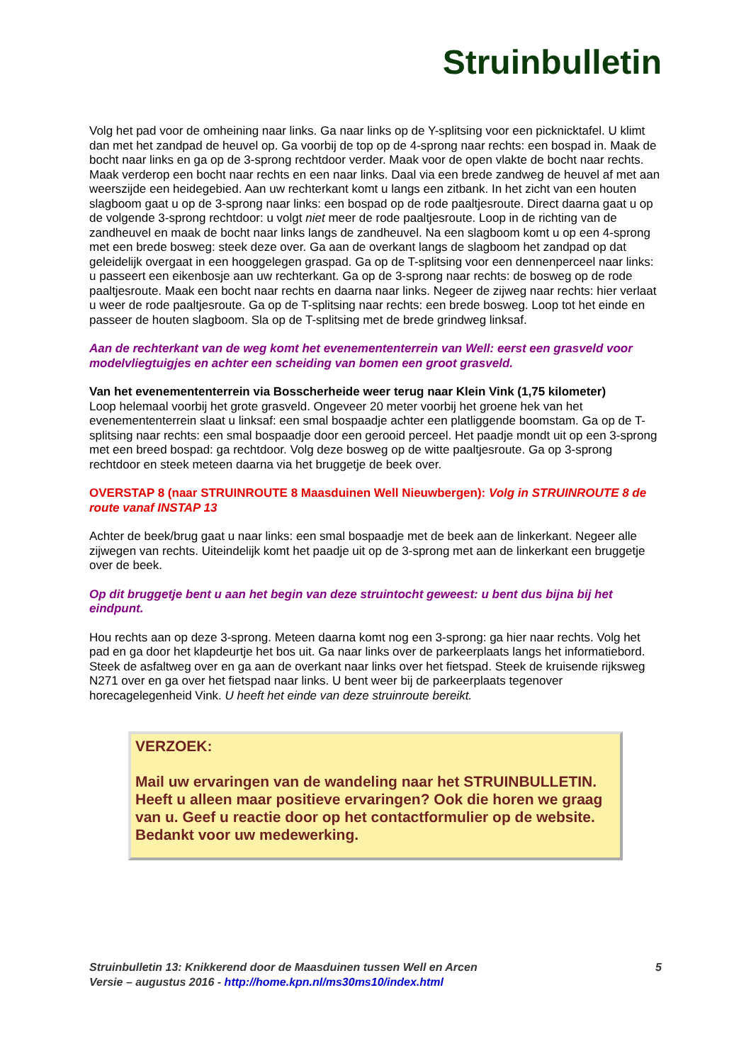Struinbulletin
Volg het pad voor de omheining naar links. Ga naar links op de Y-splitsing voor een picknicktafel. U klimt dan met het zandpad de heuvel op. Ga voorbij de top op de 4-sprong naar rechts: een bospad in. Maak de bocht naar links en ga op de 3-sprong rechtdoor verder. Maak voor de open vlakte de bocht naar rechts. Maak verderop een bocht naar rechts en een naar links. Daal via een brede zandweg de heuvel af met aan weerszijde een heidegebied. Aan uw rechterkant komt u langs een zitbank. In het zicht van een houten slagboom gaat u op de 3-sprong naar links: een bospad op de rode paaltjesroute. Direct daarna gaat u op de volgende 3-sprong rechtdoor: u volgt niet meer de rode paaltjesroute. Loop in de richting van de zandheuvel en maak de bocht naar links langs de zandheuvel. Na een slagboom komt u op een 4-sprong met een brede bosweg: steek deze over. Ga aan de overkant langs de slagboom het zandpad op dat geleidelijk overgaat in een hooggelegen graspad. Ga op de T-splitsing voor een dennenperceel naar links: u passeert een eikenbosje aan uw rechterkant. Ga op de 3-sprong naar rechts: de bosweg op de rode paaltjesroute. Maak een bocht naar rechts en daarna naar links. Negeer de zijweg naar rechts: hier verlaat u weer de rode paaltjesroute. Ga op de T-splitsing naar rechts: een brede bosweg. Loop tot het einde en passeer de houten slagboom. Sla op de T-splitsing met de brede grindweg linksaf.
Aan de rechterkant van de weg komt het evenemententerrein van Well: eerst een grasveld voor modelvliegtuigjes en achter een scheiding van bomen een groot grasveld.
Van het evenemententerrein via Bosscherheide weer terug naar Klein Vink (1,75 kilometer)
Loop helemaal voorbij het grote grasveld. Ongeveer 20 meter voorbij het groene hek van het evenemententerrein slaat u linksaf: een smal bospaadje achter een platliggende boomstam. Ga op de T-splitsing naar rechts: een smal bospaadje door een gerooid perceel. Het paadje mondt uit op een 3-sprong met een breed bospad: ga rechtdoor. Volg deze bosweg op de witte paaltjesroute. Ga op 3-sprong rechtdoor en steek meteen daarna via het bruggetje de beek over.
OVERSTAP 8 (naar STRUINROUTE 8 Maasduinen Well Nieuwbergen): Volg in STRUINROUTE 8 de route vanaf INSTAP 13
Achter de beek/brug gaat u naar links: een smal bospaadje met de beek aan de linkerkant. Negeer alle zijwegen van rechts. Uiteindelijk komt het paadje uit op de 3-sprong met aan de linkerkant een bruggetje over de beek.
Op dit bruggetje bent u aan het begin van deze struintocht geweest: u bent dus bijna bij het eindpunt.
Hou rechts aan op deze 3-sprong. Meteen daarna komt nog een 3-sprong: ga hier naar rechts. Volg het pad en ga door het klapdeurtje het bos uit. Ga naar links over de parkeerplaats langs het informatiebord. Steek de asfaltweg over en ga aan de overkant naar links over het fietspad. Steek de kruisende rijksweg N271 over en ga over het fietspad naar links. U bent weer bij de parkeerplaats tegenover horecagelegenheid Vink. U heeft het einde van deze struinroute bereikt.
VERZOEK:
Mail uw ervaringen van de wandeling naar het STRUINBULLETIN. Heeft u alleen maar positieve ervaringen? Ook die horen we graag van u. Geef u reactie door op het contactformulier op de website. Bedankt voor uw medewerking.
Struinbulletin 13: Knikkerend door de Maasduinen tussen Well en Arcen 5
Versie – augustus 2016 - http://home.kpn.nl/ms30ms10/index.html